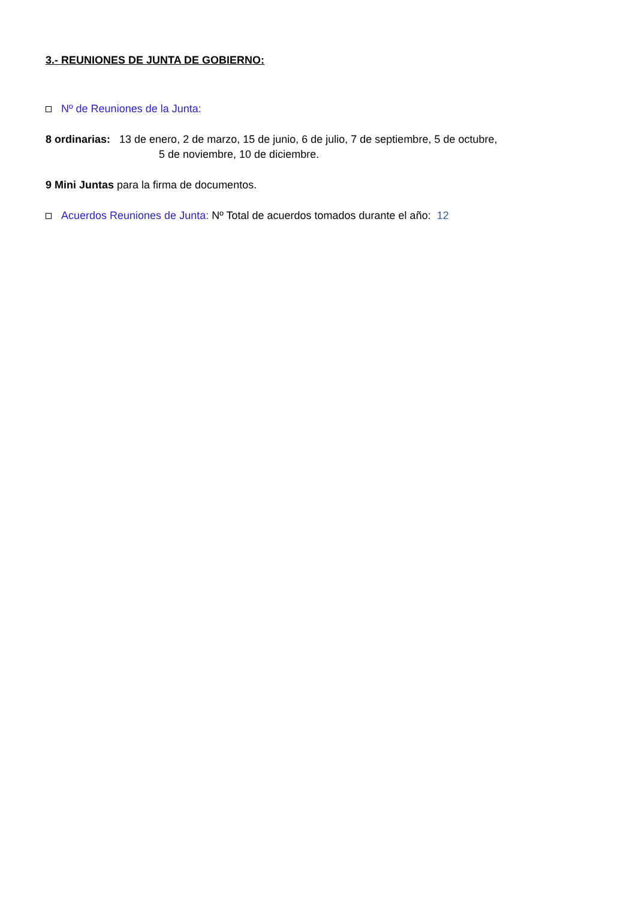3.- REUNIONES DE JUNTA DE GOBIERNO:
Nº de Reuniones de la Junta:
8 ordinarias: 13 de enero, 2 de marzo, 15 de junio, 6 de julio, 7 de septiembre, 5 de octubre,
5 de noviembre, 10 de diciembre.
9 Mini Juntas para la firma de documentos.
Acuerdos Reuniones de Junta: Nº Total de acuerdos tomados durante el año: 12